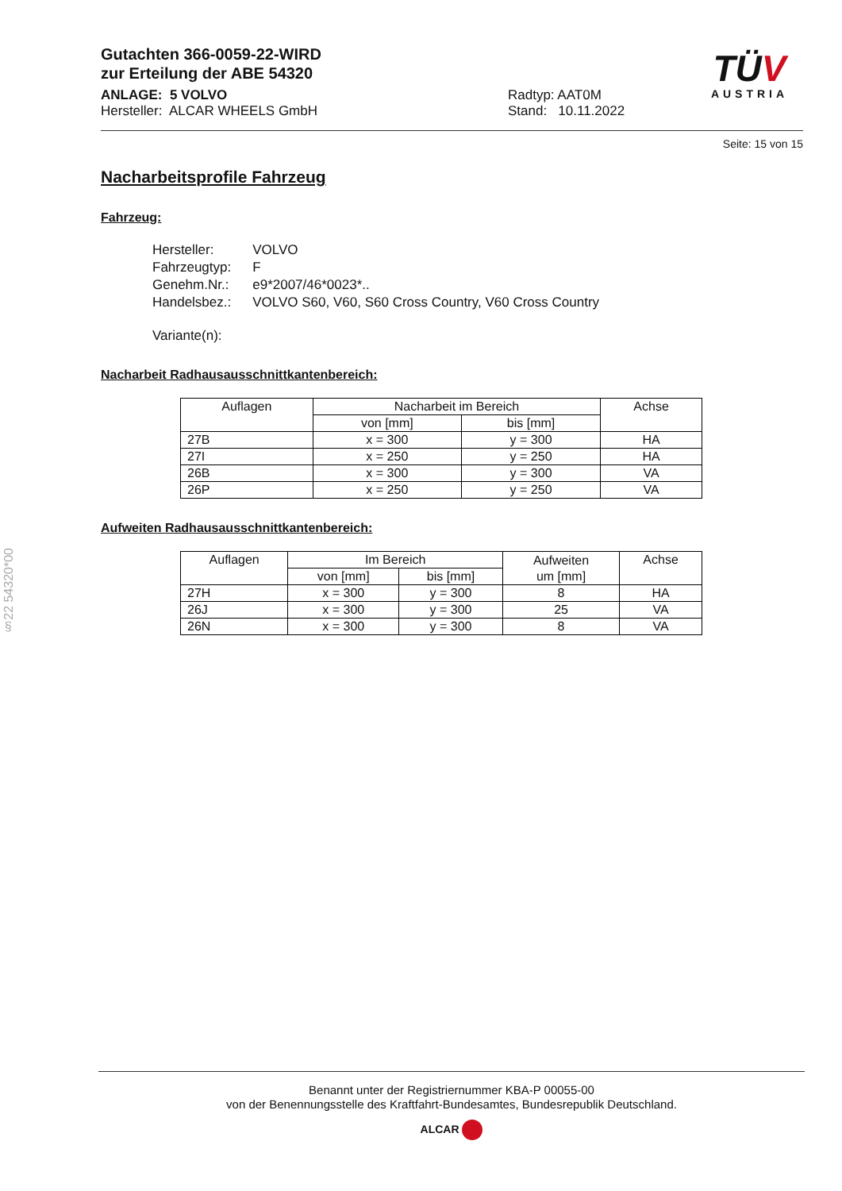§22 54320*00
TÜV
AUSTRIA
Gutachten 366-0059-22-WIRD
zur Erteilung der ABE 54320
ANLAGE: 5 VOLVO
Hersteller: ALCAR WHEELS GmbH
Radtyp: AAT0M
Stand: 10.11.2022
Seite: 15 von 15
Nacharbeitsprofile Fahrzeug
Fahrzeug:
| Hersteller: | VOLVO |
| Fahrzeugtyp: | F |
| Genehm.Nr.: | e9*2007/46*0023*.. |
| Handelsbez.: | VOLVO S60, V60, S60 Cross Country, V60 Cross Country |
| Variante(n): | |
Nacharbeit Radhausausschnittkantenbereich:
| Auflagen | Nacharbeit im Bereich | | Achse |
| --- | --- | --- | --- |
| | von [mm] | bis [mm] | |
| 27B | x = 300 | y = 300 | HA |
| 27I | x = 250 | y = 250 | HA |
| 26B | x = 300 | y = 300 | VA |
| 26P | x = 250 | y = 250 | VA |
Aufweiten Radhausausschnittkantenbereich:
| Auflagen | Im Bereich | | Aufweiten um [mm] | Achse |
| --- | --- | --- | --- | --- |
| | von [mm] | bis [mm] | | |
| 27H | x = 300 | y = 300 | 8 | HA |
| 26J | x = 300 | y = 300 | 25 | VA |
| 26N | x = 300 | y = 300 | 8 | VA |
Benannt unter der Registriernummer KBA-P 00055-00
von der Benennungsstelle des Kraftfahrt-Bundesamtes, Bundesrepublik Deutschland.
ALCAR